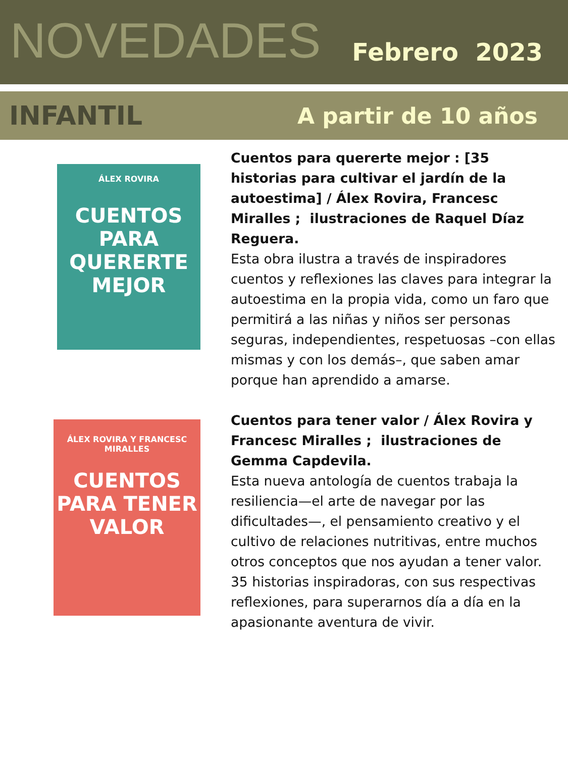NOVEDADES
Febrero 2023
INFANTIL
A partir de 10 años
ÁLEX ROVIRA
CUENTOS PARA QUERERTE MEJOR
Cuentos para quererte mejor : [35 historias para cultivar el jardín de la autoestima] / Álex Rovira, Francesc Miralles ; ilustraciones de Raquel Díaz Reguera.
Esta obra ilustra a través de inspiradores cuentos y reflexiones las claves para integrar la autoestima en la propia vida, como un faro que permitirá a las niñas y niños ser personas seguras, independientes, respetuosas –con ellas mismas y con los demás–, que saben amar porque han aprendido a amarse.
ÁLEX ROVIRA Y FRANCESC MIRALLES
CUENTOS PARA TENER VALOR
Cuentos para tener valor / Álex Rovira y Francesc Miralles ; ilustraciones de Gemma Capdevila.
Esta nueva antología de cuentos trabaja la resiliencia—el arte de navegar por las dificultades—, el pensamiento creativo y el cultivo de relaciones nutritivas, entre muchos otros conceptos que nos ayudan a tener valor. 35 historias inspiradoras, con sus respectivas reflexiones, para superarnos día a día en la apasionante aventura de vivir.